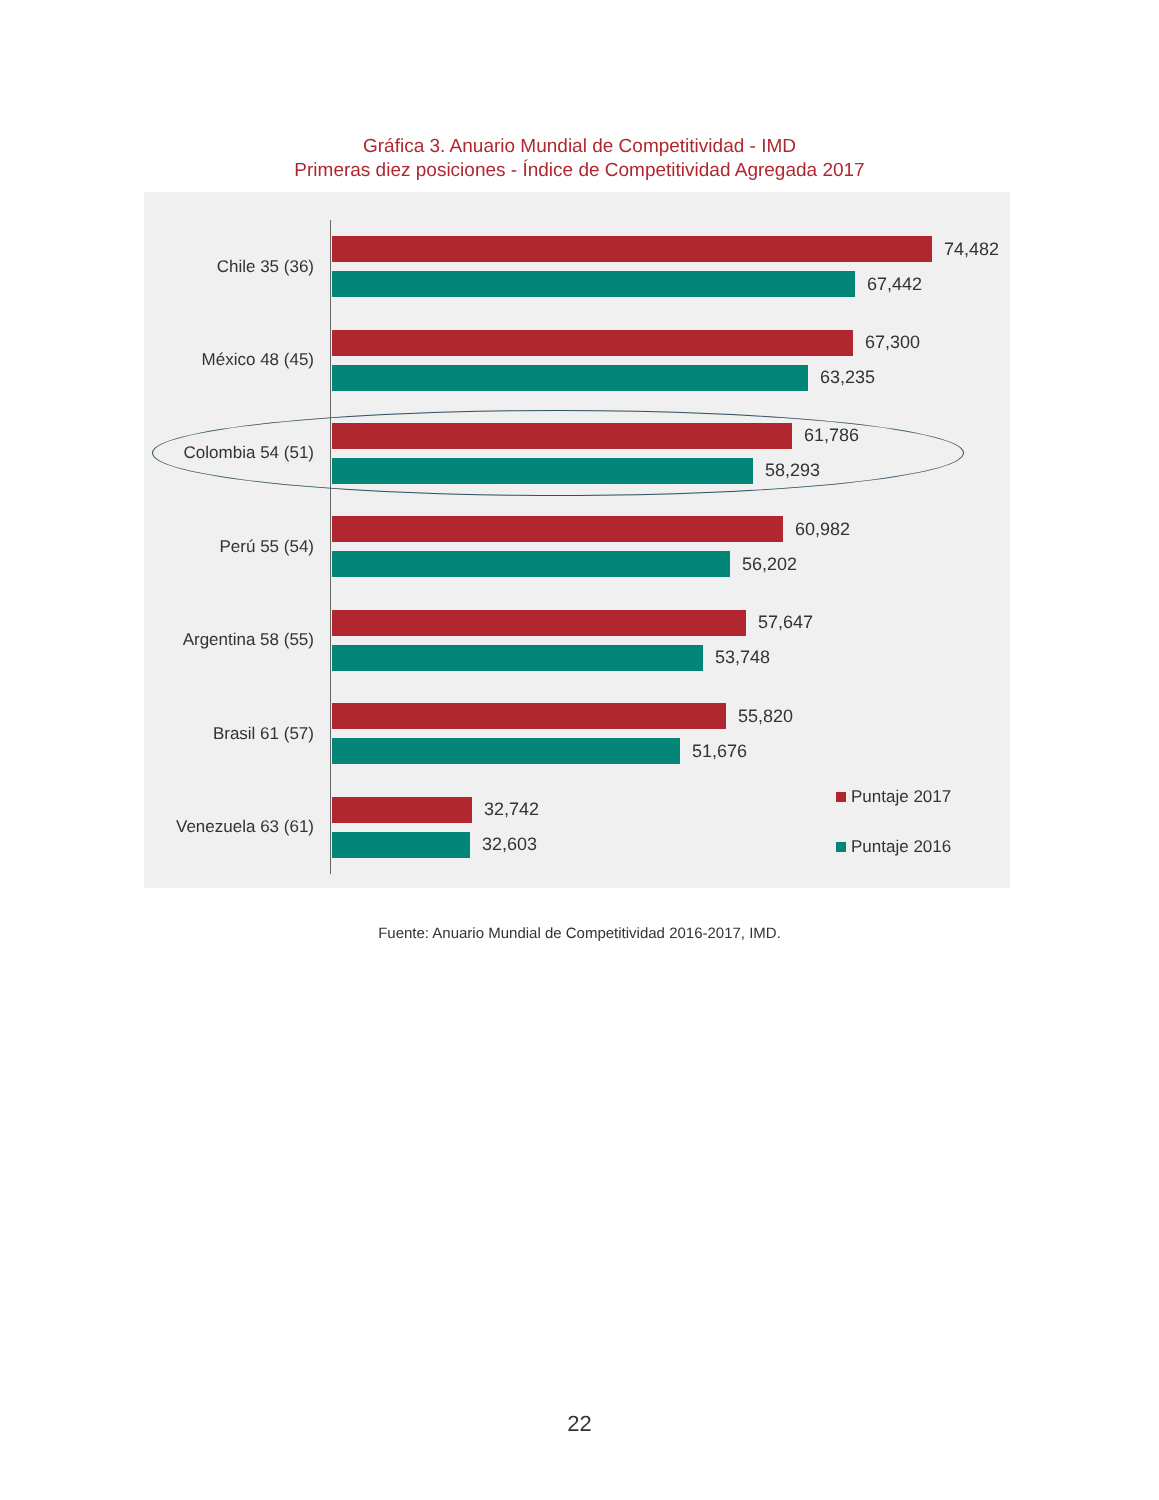Gráfica 3. Anuario Mundial de Competitividad - IMD
Primeras diez posiciones - Índice de Competitividad Agregada 2017
Chile 35 (36)
74,482
67,442
México 48 (45)
67,300
63,235
Colombia 54 (51)
61,786
58,293
Perú 55 (54)
60,982
56,202
Argentina 58 (55)
57,647
53,748
Brasil 61 (57)
55,820
51,676
Venezuela 63 (61)
32,742
32,603
Puntaje 2017
Puntaje 2016
Fuente: Anuario Mundial de Competitividad 2016-2017, IMD.
22